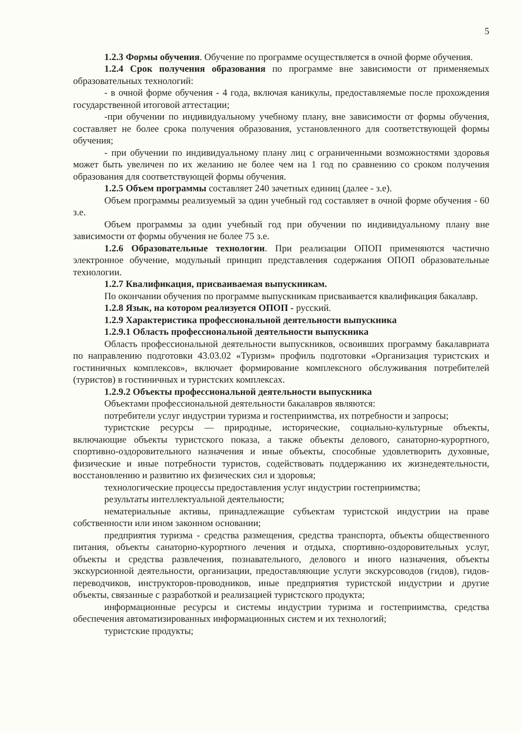5
1.2.3 Формы обучения. Обучение по программе осуществляется в очной форме обучения.
1.2.4 Срок получения образования по программе вне зависимости от применяемых образовательных технологий:
- в очной форме обучения - 4 года, включая каникулы, предоставляемые после прохождения государственной итоговой аттестации;
-при обучении по индивидуальному учебному плану, вне зависимости от формы обучения, составляет не более срока получения образования, установленного для соответствующей формы обучения;
- при обучении по индивидуальному плану лиц с ограниченными возможностями здоровья может быть увеличен по их желанию не более чем на 1 год по сравнению со сроком получения образования для соответствующей формы обучения.
1.2.5 Объем программы составляет 240 зачетных единиц (далее - з.е).
Объем программы реализуемый за один учебный год составляет в очной форме обучения - 60 з.е.
Объем программы за один учебный год при обучении по индивидуальному плану вне зависимости от формы обучения не более 75 з.е.
1.2.6 Образовательные технологии. При реализации ОПОП применяются частично электронное обучение, модульный принцип представления содержания ОПОП образовательные технологии.
1.2.7 Квалификация, присваиваемая выпускникам.
По окончании обучения по программе выпускникам присваивается квалификация бакалавр.
1.2.8 Язык, на котором реализуется ОПОП - русский.
1.2.9 Характеристика профессиональной деятельности выпускника
1.2.9.1 Область профессиональной деятельности выпускника
Область профессиональной деятельности выпускников, освоивших программу бакалавриата по направлению подготовки 43.03.02 «Туризм» профиль подготовки «Организация туристских и гостиничных комплексов», включает формирование комплексного обслуживания потребителей (туристов) в гостиничных и туристских комплексах.
1.2.9.2 Объекты профессиональной деятельности выпускника
Объектами профессиональной деятельности бакалавров являются:
потребители услуг индустрии туризма и гостеприимства, их потребности и запросы;
туристские ресурсы — природные, исторические, социально-культурные объекты, включающие объекты туристского показа, а также объекты делового, санаторно-курортного, спортивно-оздоровительного назначения и иные объекты, способные удовлетворить духовные, физические и иные потребности туристов, содействовать поддержанию их жизнедеятельности, восстановлению и развитию их физических сил и здоровья;
технологические процессы предоставления услуг индустрии гостеприимства;
результаты интеллектуальной деятельности;
нематериальные активы, принадлежащие субъектам туристской индустрии на праве собственности или ином законном основании;
предприятия туризма - средства размещения, средства транспорта, объекты общественного питания, объекты санаторно-курортного лечения и отдыха, спортивно-оздоровительных услуг, объекты и средства развлечения, познавательного, делового и иного назначения, объекты экскурсионной деятельности, организации, предоставляющие услуги экскурсоводов (гидов), гидов-переводчиков, инструкторов-проводников, иные предприятия туристской индустрии и другие объекты, связанные с разработкой и реализацией туристского продукта;
информационные ресурсы и системы индустрии туризма и гостеприимства, средства обеспечения автоматизированных информационных систем и их технологий;
туристские продукты;